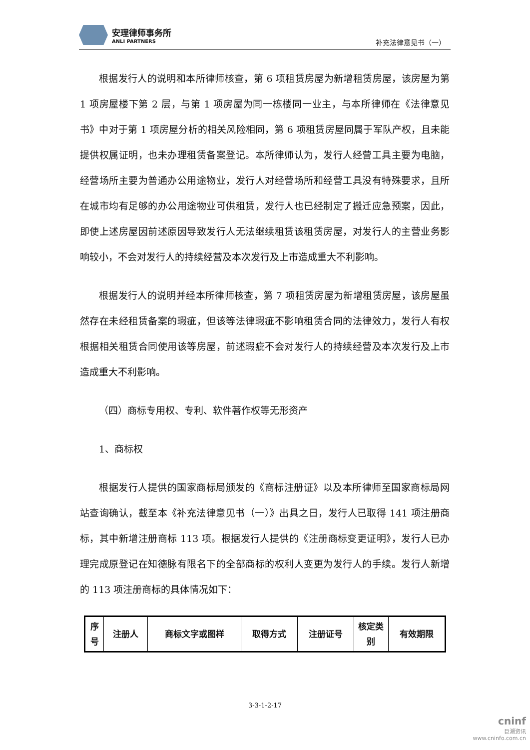安理律师事务所
ANLI PARTNERS
补充法律意见书（一）
根据发行人的说明和本所律师核查，第 6 项租赁房屋为新增租赁房屋，该房屋为第 1 项房屋楼下第 2 层，与第 1 项房屋为同一栋楼同一业主，与本所律师在《法律意见书》中对于第 1 项房屋分析的相关风险相同，第 6 项租赁房屋同属于军队产权，且未能提供权属证明，也未办理租赁备案登记。本所律师认为，发行人经营工具主要为电脑，经营场所主要为普通办公用途物业，发行人对经营场所和经营工具没有特殊要求，且所在城市均有足够的办公用途物业可供租赁，发行人也已经制定了搬迁应急预案，因此，即使上述房屋因前述原因导致发行人无法继续租赁该租赁房屋，对发行人的主营业务影响较小，不会对发行人的持续经营及本次发行及上市造成重大不利影响。
根据发行人的说明并经本所律师核查，第 7 项租赁房屋为新增租赁房屋，该房屋虽然存在未经租赁备案的瑕疵，但该等法律瑕疵不影响租赁合同的法律效力，发行人有权根据相关租赁合同使用该等房屋，前述瑕疵不会对发行人的持续经营及本次发行及上市造成重大不利影响。
（四）商标专用权、专利、软件著作权等无形资产
1、商标权
根据发行人提供的国家商标局颁发的《商标注册证》以及本所律师至国家商标局网站查询确认，截至本《补充法律意见书（一）》出具之日，发行人已取得 141 项注册商标，其中新增注册商标 113 项。根据发行人提供的《注册商标变更证明》，发行人已办理完成原登记在知德脉有限名下的全部商标的权利人变更为发行人的手续。发行人新增的 113 项注册商标的具体情况如下：
| 序号 | 注册人 | 商标文字或图样 | 取得方式 | 注册证号 | 核定类别 | 有效期限 |
| --- | --- | --- | --- | --- | --- | --- |
3-3-1-2-17
cninf
巨潮资讯
www.cninfo.com.cn